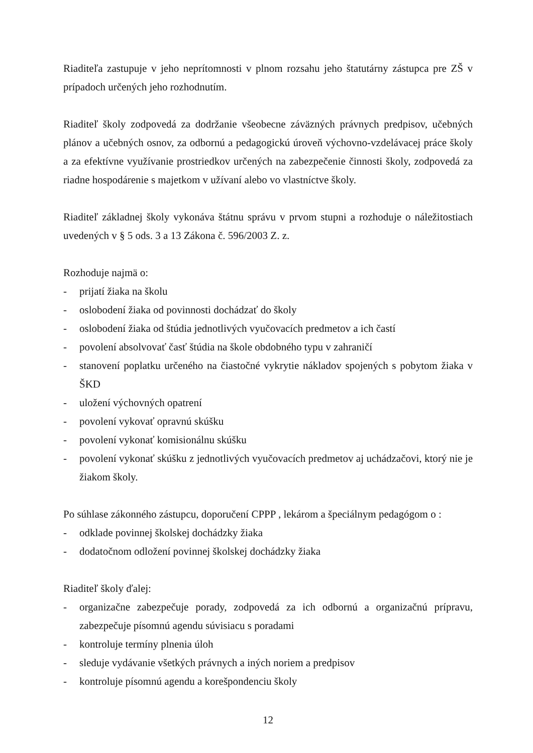Riaditeľa zastupuje v jeho neprítomnosti v plnom rozsahu jeho štatutárny zástupca pre ZŠ v prípadoch určených jeho rozhodnutím.
Riaditeľ školy zodpovedá za dodržanie všeobecne záväzných právnych predpisov, učebných plánov a učebných osnov, za odbornú a pedagogickú úroveň výchovno-vzdelávacej práce školy a za efektívne využívanie prostriedkov určených na zabezpečenie činnosti školy, zodpovedá za riadne hospodárenie s majetkom v užívaní alebo vo vlastníctve školy.
Riaditeľ základnej školy vykonáva štátnu správu v prvom stupni a rozhoduje o náležitostiach uvedených v § 5 ods. 3 a 13 Zákona č. 596/2003 Z. z.
Rozhoduje najmä o:
- prijatí žiaka na školu
- oslobodení žiaka od povinnosti dochádzať do školy
- oslobodení žiaka od štúdia jednotlivých vyučovacích predmetov a ich častí
- povolení absolvovať časť štúdia na škole obdobného typu v zahraničí
- stanovení poplatku určeného na čiastočné vykrytie nákladov spojených s pobytom žiaka v ŠKD
- uložení výchovných opatrení
- povolení vykovať opravnú skúšku
- povolení vykonať komisionálnu skúšku
- povolení vykonať skúšku z jednotlivých vyučovacích predmetov aj uchádzačovi, ktorý nie je žiakom školy.
Po súhlase zákonného zástupcu, doporučení CPPP , lekárom a špeciálnym pedagógom o :
- odklade povinnej školskej dochádzky žiaka
- dodatočnom odložení povinnej školskej dochádzky žiaka
Riaditeľ školy ďalej:
- organizačne zabezpečuje porady, zodpovedá za ich odbornú a organizačnú prípravu, zabezpečuje písomnú agendu súvisiacu s poradami
- kontroluje termíny plnenia úloh
- sleduje vydávanie všetkých právnych a iných noriem a predpisov
- kontroluje písomnú agendu a korešpondenciu školy
12